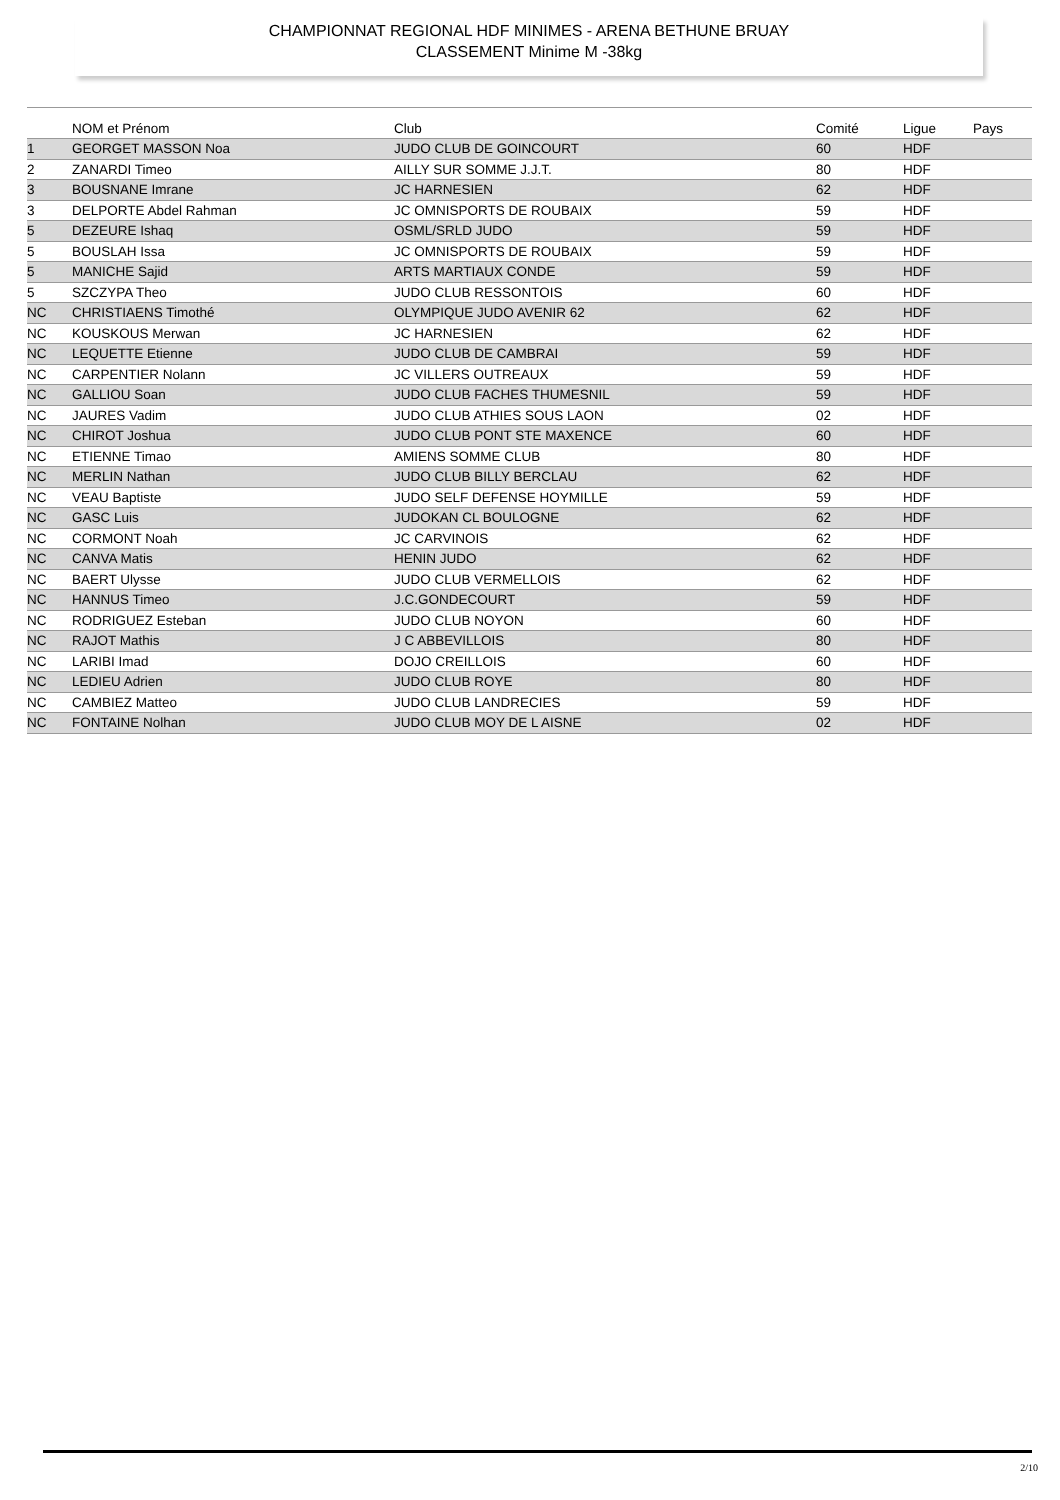CHAMPIONNAT REGIONAL HDF MINIMES - ARENA BETHUNE BRUAY
CLASSEMENT Minime M -38kg
| | NOM et Prénom | Club | Comité | Ligue | Pays |
| --- | --- | --- | --- | --- | --- |
| 1 | GEORGET MASSON Noa | JUDO CLUB DE GOINCOURT | 60 | HDF | |
| 2 | ZANARDI Timeo | AILLY SUR SOMME J.J.T. | 80 | HDF | |
| 3 | BOUSNANE Imrane | JC HARNESIEN | 62 | HDF | |
| 3 | DELPORTE Abdel Rahman | JC OMNISPORTS DE ROUBAIX | 59 | HDF | |
| 5 | DEZEURE Ishaq | OSML/SRLD JUDO | 59 | HDF | |
| 5 | BOUSLAH Issa | JC OMNISPORTS DE ROUBAIX | 59 | HDF | |
| 5 | MANICHE Sajid | ARTS MARTIAUX CONDE | 59 | HDF | |
| 5 | SZCZYPA Theo | JUDO CLUB RESSONTOIS | 60 | HDF | |
| NC | CHRISTIAENS Timothé | OLYMPIQUE JUDO AVENIR 62 | 62 | HDF | |
| NC | KOUSKOUS Merwan | JC HARNESIEN | 62 | HDF | |
| NC | LEQUETTE Etienne | JUDO CLUB DE CAMBRAI | 59 | HDF | |
| NC | CARPENTIER Nolann | JC VILLERS OUTREAUX | 59 | HDF | |
| NC | GALLIOU Soan | JUDO CLUB FACHES THUMESNIL | 59 | HDF | |
| NC | JAURES Vadim | JUDO CLUB ATHIES SOUS LAON | 02 | HDF | |
| NC | CHIROT Joshua | JUDO CLUB PONT STE MAXENCE | 60 | HDF | |
| NC | ETIENNE Timao | AMIENS SOMME CLUB | 80 | HDF | |
| NC | MERLIN Nathan | JUDO CLUB BILLY BERCLAU | 62 | HDF | |
| NC | VEAU Baptiste | JUDO SELF DEFENSE HOYMILLE | 59 | HDF | |
| NC | GASC Luis | JUDOKAN CL BOULOGNE | 62 | HDF | |
| NC | CORMONT Noah | JC CARVINOIS | 62 | HDF | |
| NC | CANVA Matis | HENIN JUDO | 62 | HDF | |
| NC | BAERT Ulysse | JUDO CLUB VERMELLOIS | 62 | HDF | |
| NC | HANNUS Timeo | J.C.GONDECOURT | 59 | HDF | |
| NC | RODRIGUEZ Esteban | JUDO CLUB NOYON | 60 | HDF | |
| NC | RAJOT Mathis | J C ABBEVILLOIS | 80 | HDF | |
| NC | LARIBI Imad | DOJO CREILLOIS | 60 | HDF | |
| NC | LEDIEU Adrien | JUDO CLUB ROYE | 80 | HDF | |
| NC | CAMBIEZ Matteo | JUDO CLUB LANDRECIES | 59 | HDF | |
| NC | FONTAINE Nolhan | JUDO CLUB MOY DE L AISNE | 02 | HDF | |
2/10